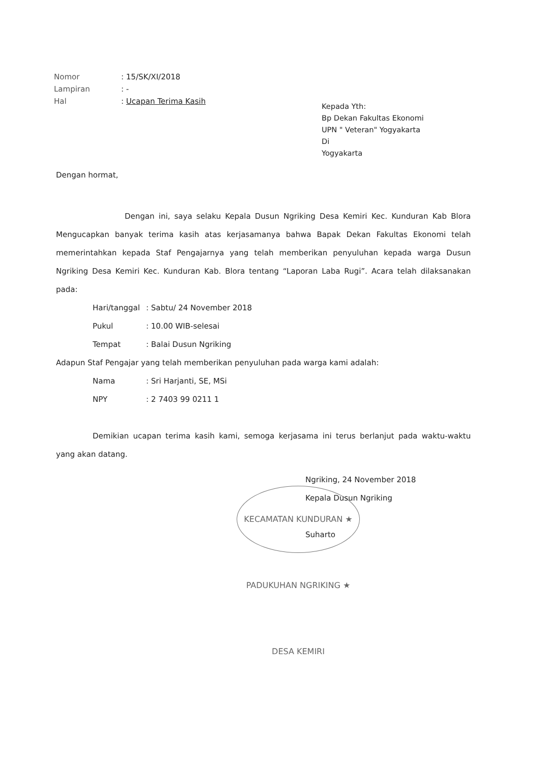Nomor: 15/SK/XI/2018
Lampiran: -
Hal: Ucapan Terima Kasih
Kepada Yth:
Bp Dekan Fakultas Ekonomi
UPN " Veteran" Yogyakarta
Di
Yogyakarta
Dengan hormat,
Dengan ini, saya selaku Kepala Dusun Ngriking Desa Kemiri Kec. Kunduran Kab Blora Mengucapkan banyak terima kasih atas kerjasamanya bahwa Bapak Dekan Fakultas Ekonomi telah memerintahkan kepada Staf Pengajarnya yang telah memberikan penyuluhan kepada warga Dusun Ngriking Desa Kemiri Kec. Kunduran Kab. Blora tentang “Laporan Laba Rugi”. Acara telah dilaksanakan pada:
Hari/tanggal: Sabtu/ 24 November 2018
Pukul: 10.00 WIB-selesai
Tempat: Balai Dusun Ngriking
Adapun Staf Pengajar yang telah memberikan penyuluhan pada warga kami adalah:
Nama: Sri Harjanti, SE, MSi
NPY: 2 7403 99 0211 1
Demikian ucapan terima kasih kami, semoga kerjasama ini terus berlanjut pada waktu-waktu yang akan datang.
KECAMATAN KUNDURAN ★ PADUKUHAN NGRIKING ★ DESA KEMIRI
Ngriking, 24 November 2018
Kepala Dusun Ngriking
Suharto